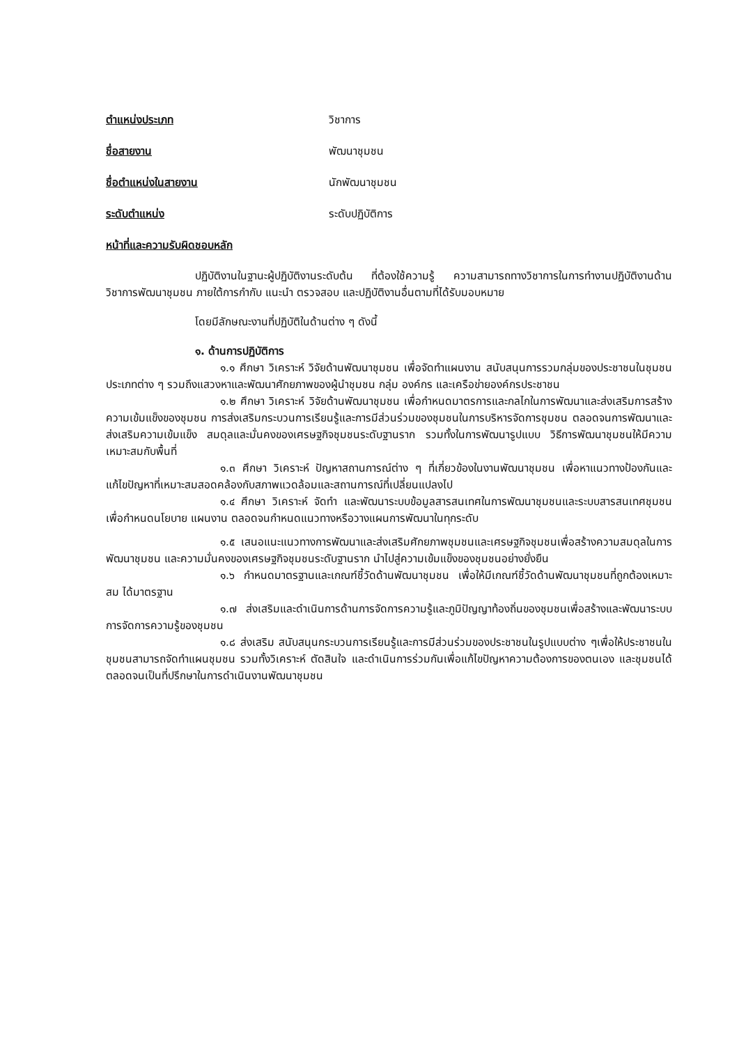ตำแหน่งประเภท วิชาการ
ชื่อสายงาน พัฒนาชุมชน
ชื่อตำแหน่งในสายงาน นักพัฒนาชุมชน
ระดับตำแหน่ง ระดับปฏิบัติการ
หน้าที่และความรับผิดชอบหลัก
ปฏิบัติงานในฐานะผู้ปฏิบัติงานระดับต้น ที่ต้องใช้ความรู้ ความสามารถทางวิชาการในการทำงานปฏิบัติงานด้านวิชาการพัฒนาชุมชน ภายใต้การกำกับ แนะนำ ตรวจสอบ และปฏิบัติงานอื่นตามที่ได้รับมอบหมาย
โดยมีลักษณะงานที่ปฏิบัติในด้านต่าง ๆ ดังนี้
๑. ด้านการปฏิบัติการ
๑.๑ ศึกษา วิเคราะห์ วิจัยด้านพัฒนาชุมชน เพื่อจัดทำแผนงาน สนับสนุนการรวมกลุ่มของประชาชนในชุมชนประเภทต่าง ๆ รวมถึงแสวงหาและพัฒนาศักยภาพของผู้นำชุมชน กลุ่ม องค์กร และเครือข่ายองค์กรประชาชน
๑.๒ ศึกษา วิเคราะห์ วิจัยด้านพัฒนาชุมชน เพื่อกำหนดมาตรการและกลไกในการพัฒนาและส่งเสริมการสร้างความเข้มแข็งของชุมชน การส่งเสริมกระบวนการเรียนรู้และการมีส่วนร่วมของชุมชนในการบริหารจัดการชุมชน ตลอดจนการพัฒนาและส่งเสริมความเข้มแข็ง สมดุลและมั่นคงของเศรษฐกิจชุมชนระดับฐานราก รวมทั้งในการพัฒนารูปแบบ วิธีการพัฒนาชุมชนให้มีความเหมาะสมกับพื้นที่
๑.๓ ศึกษา วิเคราะห์ ปัญหาสถานการณ์ต่าง ๆ ที่เกี่ยวข้องในงานพัฒนาชุมชน เพื่อหาแนวทางป้องกันและแก้ไขปัญหาที่เหมาะสมสอดคล้องกับสภาพแวดล้อมและสถานการณ์ที่เปลี่ยนแปลงไป
๑.๔ ศึกษา วิเคราะห์ จัดทำ และพัฒนาระบบข้อมูลสารสนเทศในการพัฒนาชุมชนและระบบสารสนเทศชุมชน เพื่อกำหนดนโยบาย แผนงาน ตลอดจนกำหนดแนวทางหรือวางแผนการพัฒนาในทุกระดับ
๑.๕ เสนอแนะแนวทางการพัฒนาและส่งเสริมศักยภาพชุมชนและเศรษฐกิจชุมชนเพื่อสร้างความสมดุลในการพัฒนาชุมชน และความมั่นคงของเศรษฐกิจชุมชนระดับฐานราก นำไปสู่ความเข้มแข็งของชุมชนอย่างยั่งยืน
๑.๖ กำหนดมาตรฐานและเกณฑ์ชี้วัดด้านพัฒนาชุมชน เพื่อให้มีเกณฑ์ชี้วัดด้านพัฒนาชุมชนที่ถูกต้องเหมาะสม ได้มาตรฐาน
๑.๗ ส่งเสริมและดำเนินการด้านการจัดการความรู้และภูมิปัญญาท้องถิ่นของชุมชนเพื่อสร้างและพัฒนาระบบการจัดการความรู้ของชุมชน
๑.๘ ส่งเสริม สนับสนุนกระบวนการเรียนรู้และการมีส่วนร่วมของประชาชนในรูปแบบต่าง ๆเพื่อให้ประชาชนในชุมชนสามารถจัดทำแผนชุมชน รวมทั้งวิเคราะห์ ตัดสินใจ และดำเนินการร่วมกันเพื่อแก้ไขปัญหาความต้องการของตนเอง และชุมชนได้ ตลอดจนเป็นที่ปรึกษาในการดำเนินงานพัฒนาชุมชน